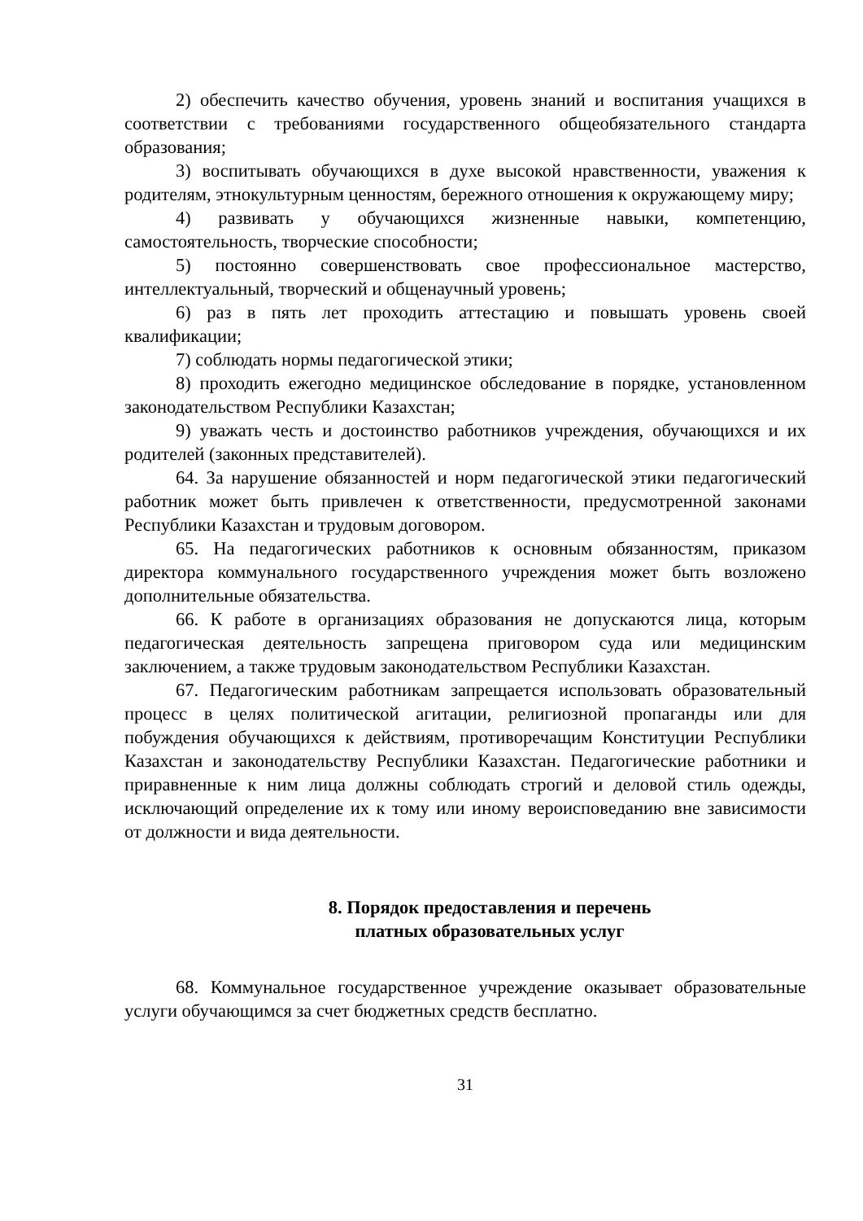2) обеспечить качество обучения, уровень знаний и воспитания учащихся в соответствии с требованиями государственного общеобязательного стандарта образования;
3) воспитывать обучающихся в духе высокой нравственности, уважения к родителям, этнокультурным ценностям, бережного отношения к окружающему миру;
4) развивать у обучающихся жизненные навыки, компетенцию, самостоятельность, творческие способности;
5) постоянно совершенствовать свое профессиональное мастерство, интеллектуальный, творческий и общенаучный уровень;
6) раз в пять лет проходить аттестацию и повышать уровень своей квалификации;
7) соблюдать нормы педагогической этики;
8) проходить ежегодно медицинское обследование в порядке, установленном законодательством Республики Казахстан;
9) уважать честь и достоинство работников учреждения, обучающихся и их родителей (законных представителей).
64. За нарушение обязанностей и норм педагогической этики педагогический работник может быть привлечен к ответственности, предусмотренной законами Республики Казахстан и трудовым договором.
65. На педагогических работников к основным обязанностям, приказом директора коммунального государственного учреждения может быть возложено дополнительные обязательства.
66. К работе в организациях образования не допускаются лица, которым педагогическая деятельность запрещена приговором суда или медицинским заключением, а также трудовым законодательством Республики Казахстан.
67. Педагогическим работникам запрещается использовать образовательный процесс в целях политической агитации, религиозной пропаганды или для побуждения обучающихся к действиям, противоречащим Конституции Республики Казахстан и законодательству Республики Казахстан. Педагогические работники и приравненные к ним лица должны соблюдать строгий и деловой стиль одежды, исключающий определение их к тому или иному вероисповеданию вне зависимости от должности и вида деятельности.
8. Порядок предоставления и перечень
платных образовательных услуг
68. Коммунальное государственное учреждение оказывает образовательные услуги обучающимся за счет бюджетных средств бесплатно.
31